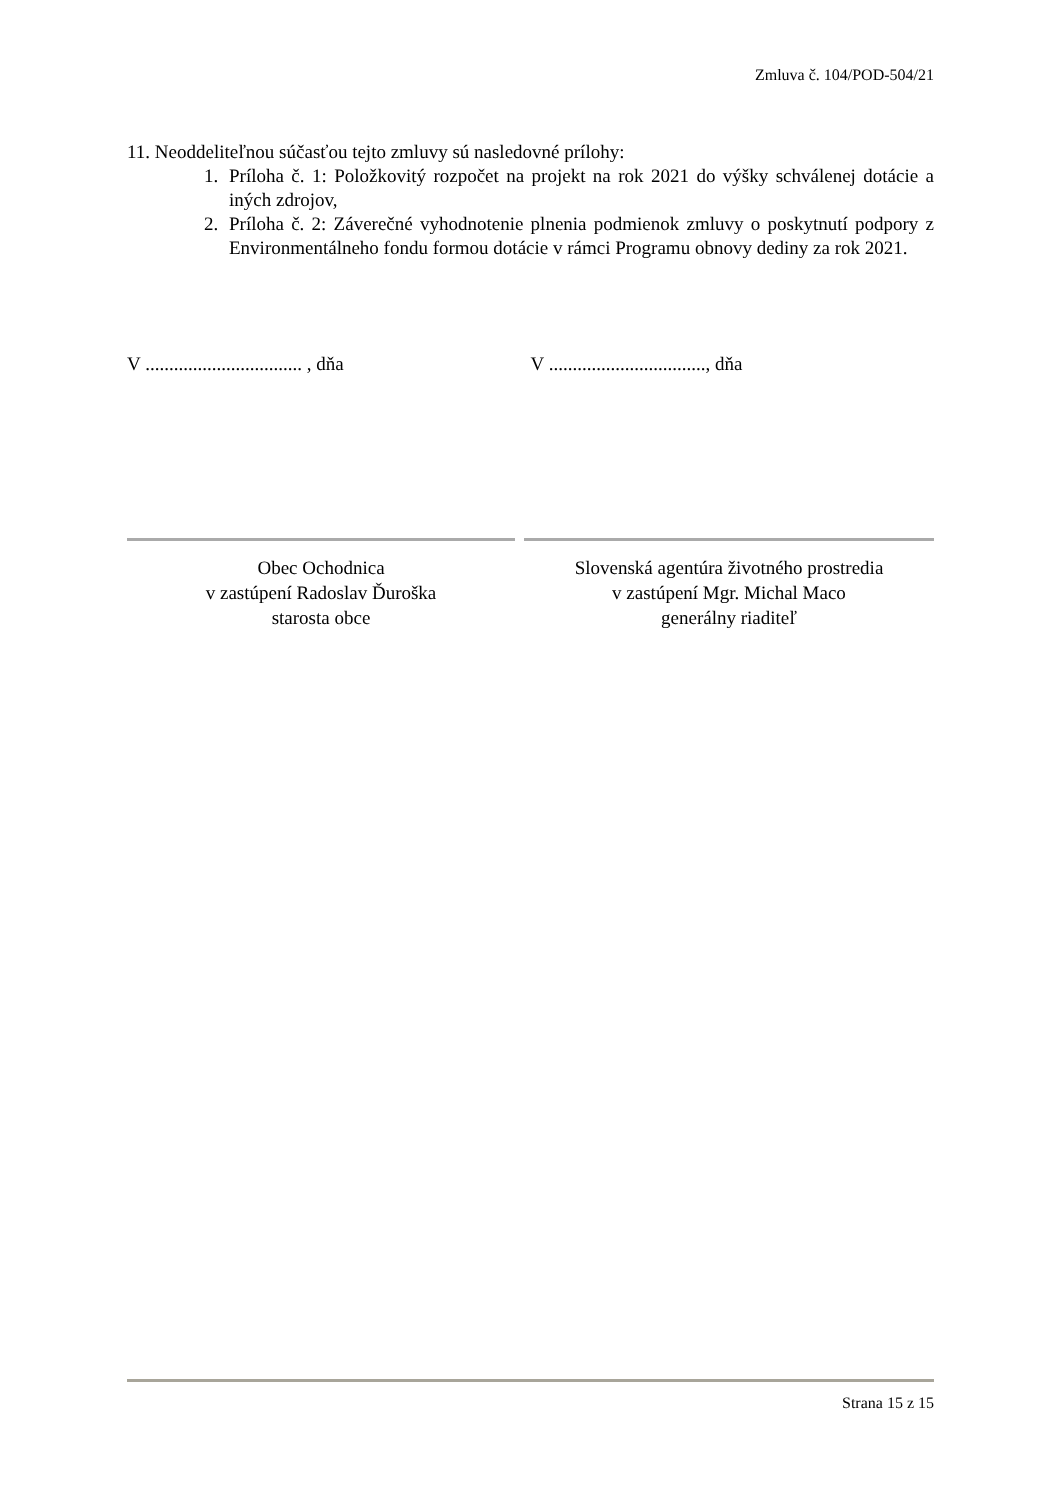Zmluva č. 104/POD-504/21
11. Neoddeliteľnou súčasťou tejto zmluvy sú nasledovné prílohy:
1. Príloha č. 1: Položkovitý rozpočet na projekt na rok 2021 do výšky schválenej dotácie a iných zdrojov,
2. Príloha č. 2: Záverečné vyhodnotenie plnenia podmienok zmluvy o poskytnutí podpory z Environmentálneho fondu formou dotácie v rámci Programu obnovy dediny za rok 2021.
V ................................. , dňa
V ................................., dňa
Obec Ochodnica
v zastúpení Radoslav Ďuroška
starosta obce
Slovenská agentúra životného prostredia
v zastúpení Mgr. Michal Maco
generálny riaditeľ
Strana 15 z 15